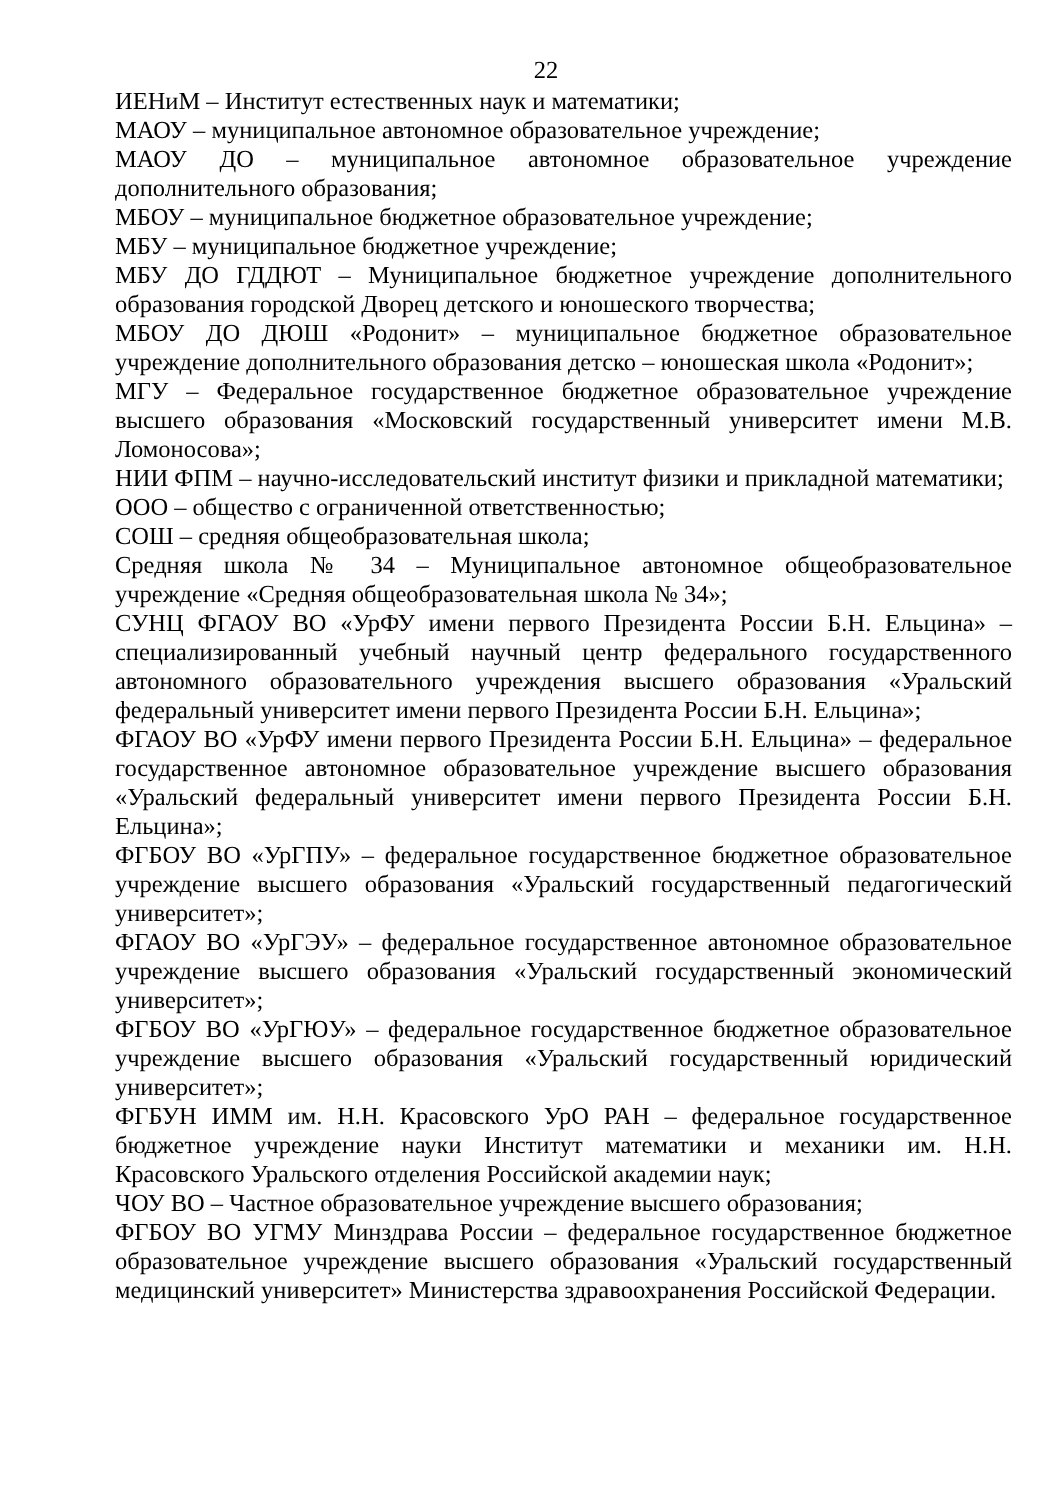22
ИЕНиМ – Институт естественных наук и математики;
МАОУ – муниципальное автономное образовательное учреждение;
МАОУ ДО – муниципальное автономное образовательное учреждение дополнительного образования;
МБОУ – муниципальное бюджетное образовательное учреждение;
МБУ – муниципальное бюджетное учреждение;
МБУ ДО ГДДЮТ – Муниципальное бюджетное учреждение дополнительного образования городской Дворец детского и юношеского творчества;
МБОУ ДО ДЮШ «Родонит» – муниципальное бюджетное образовательное учреждение дополнительного образования детско – юношеская школа «Родонит»;
МГУ – Федеральное государственное бюджетное образовательное учреждение высшего образования «Московский государственный университет имени М.В. Ломоносова»;
НИИ ФПМ – научно-исследовательский институт физики и прикладной математики;
ООО – общество с ограниченной ответственностью;
СОШ – средняя общеобразовательная школа;
Средняя школа № 34 – Муниципальное автономное общеобразовательное учреждение «Средняя общеобразовательная школа № 34»;
СУНЦ ФГАОУ ВО «УрФУ имени первого Президента России Б.Н. Ельцина» – специализированный учебный научный центр федерального государственного автономного образовательного учреждения высшего образования «Уральский федеральный университет имени первого Президента России Б.Н. Ельцина»;
ФГАОУ ВО «УрФУ имени первого Президента России Б.Н. Ельцина» – федеральное государственное автономное образовательное учреждение высшего образования «Уральский федеральный университет имени первого Президента России Б.Н. Ельцина»;
ФГБОУ ВО «УрГПУ» – федеральное государственное бюджетное образовательное учреждение высшего образования «Уральский государственный педагогический университет»;
ФГАОУ ВО «УрГЭУ» – федеральное государственное автономное образовательное учреждение высшего образования «Уральский государственный экономический университет»;
ФГБОУ ВО «УрГЮУ» – федеральное государственное бюджетное образовательное учреждение высшего образования «Уральский государственный юридический университет»;
ФГБУН ИММ им. Н.Н. Красовского УрО РАН – федеральное государственное бюджетное учреждение науки Институт математики и механики им. Н.Н. Красовского Уральского отделения Российской академии наук;
ЧОУ ВО – Частное образовательное учреждение высшего образования;
ФГБОУ ВО УГМУ Минздрава России – федеральное государственное бюджетное образовательное учреждение высшего образования «Уральский государственный медицинский университет» Министерства здравоохранения Российской Федерации.